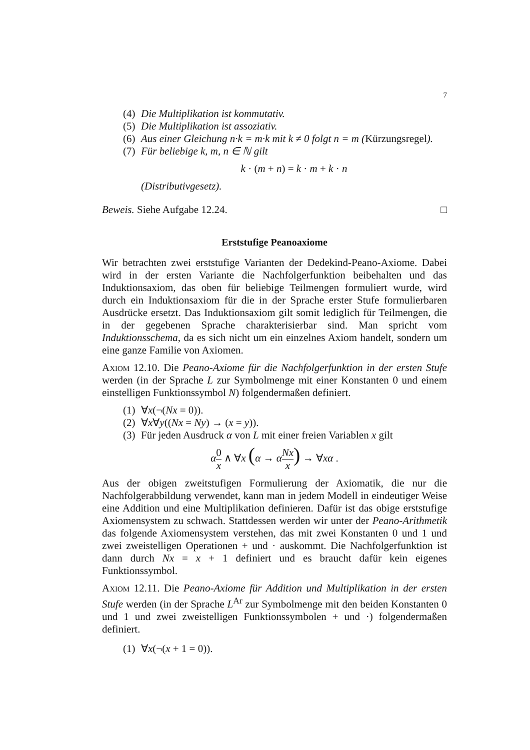7
(4) Die Multiplikation ist kommutativ.
(5) Die Multiplikation ist assoziativ.
(6) Aus einer Gleichung n·k = m·k mit k ≠ 0 folgt n = m (Kürzungsregel).
(7) Für beliebige k, m, n ∈ ℕ gilt
k · (m + n) = k · m + k · n
(Distributivgesetz).
Beweis. Siehe Aufgabe 12.24. □
Erststufige Peanoaxiome
Wir betrachten zwei erststufige Varianten der Dedekind-Peano-Axiome. Dabei wird in der ersten Variante die Nachfolgerfunktion beibehalten und das Induktionsaxiom, das oben für beliebige Teilmengen formuliert wurde, wird durch ein Induktionsaxiom für die in der Sprache erster Stufe formulierbaren Ausdrücke ersetzt. Das Induktionsaxiom gilt somit lediglich für Teilmengen, die in der gegebenen Sprache charakterisierbar sind. Man spricht vom Induktionsschema, da es sich nicht um ein einzelnes Axiom handelt, sondern um eine ganze Familie von Axiomen.
Axiom 12.10. Die Peano-Axiome für die Nachfolgerfunktion in der ersten Stufe werden (in der Sprache L zur Symbolmenge mit einer Konstanten 0 und einem einstelligen Funktionssymbol N) folgendermaßen definiert.
(1) ∀x(¬(Nx = 0)).
(2) ∀x∀y((Nx = Ny) → (x = y)).
(3) Für jeden Ausdruck α von L mit einer freien Variablen x gilt
α 0 x ∧ ∀x (α → αNx x) → ∀xα .
Aus der obigen zweitstufigen Formulierung der Axiomatik, die nur die Nachfolgerabbildung verwendet, kann man in jedem Modell in eindeutiger Weise eine Addition und eine Multiplikation definieren. Dafür ist das obige erststufige Axiomensystem zu schwach. Stattdessen werden wir unter der Peano-Arithmetik das folgende Axiomensystem verstehen, das mit zwei Konstanten 0 und 1 und zwei zweistelligen Operationen + und · auskommt. Die Nachfolgerfunktion ist dann durch Nx = x + 1 definiert und es braucht dafür kein eigenes Funktionssymbol.
Axiom 12.11. Die Peano-Axiome für Addition und Multiplikation in der ersten Stufe werden (in der Sprache L<sup>Ar</sup> zur Symbolmenge mit den beiden Konstanten 0 und 1 und zwei zweistelligen Funktionssymbolen + und ·) folgendermaßen definiert.
(1) ∀x(¬(x + 1 = 0)).